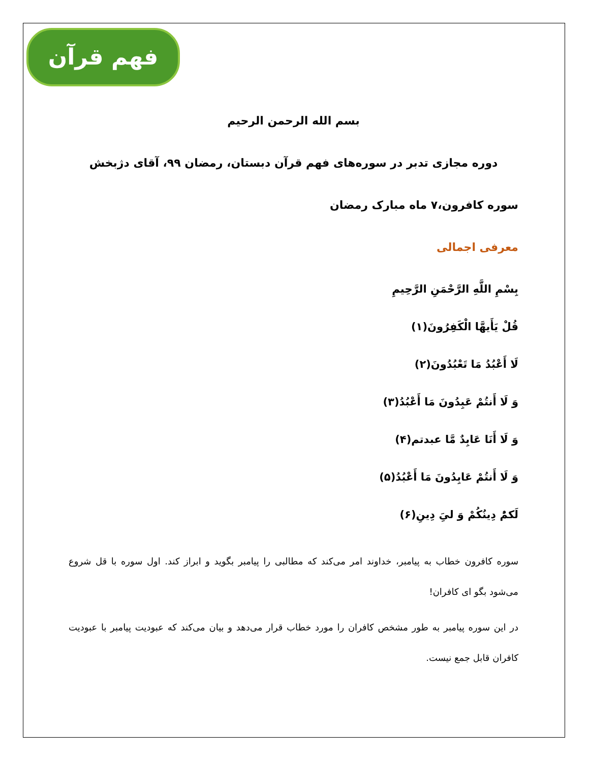فهم قرآن
بسم الله الرحمن الرحیم
دوره مجازی تدبر در سوره‌های فهم قرآن دبستان، رمضان ۹۹، آقای دژبخش
سوره کافرون،۷ ماه مبارک رمضان
معرفی اجمالی
بِسْمِ اللَّهِ الرَّحْمَنِ الرَّحِيمِ
قُلْ يَأَيهَّا الْكَفِرُونَ(۱)
لَا أَعْبُدُ مَا تَعْبُدُونَ(۲)
وَ لَا أَنتُمْ عَبِدُونَ مَا أَعْبُدُ(۳)
وَ لَا أَنَا عَابِدٌ مَّا عبدتم(۴)
وَ لَا أَنتُمْ عَابِدُونَ مَا أَعْبُدُ(۵)
لَكمُ‏ْ دِينُكُمْ وَ لىِ‏َ دِينِ(۶)
سوره کافرون خطاب به پیامبر، خداوند امر می‌کند که مطالبی را پیامبر بگوید و ابراز کند. اول سوره با قل شروع می‌شود بگو ای کافران!
در این سوره پیامبر به طور مشخص کافران را مورد خطاب قرار می‌دهد و بیان می‌کند که عبودیت پیامبر با عبودیت کافران قابل جمع نیست.